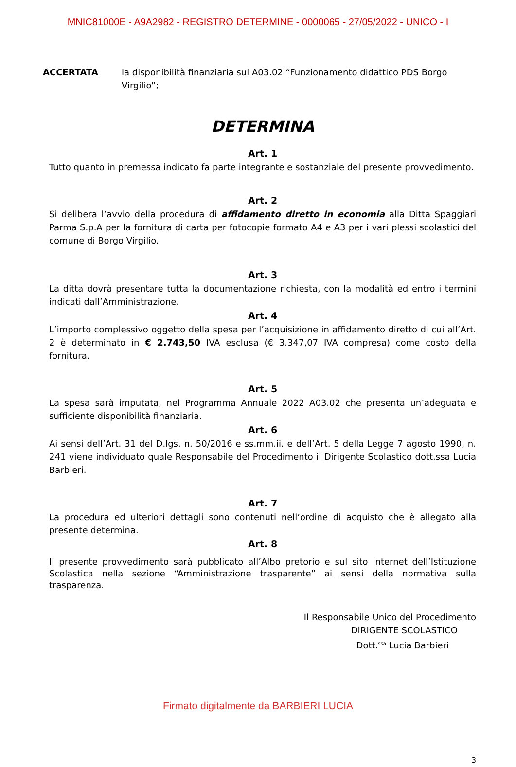MNIC81000E - A9A2982 - REGISTRO DETERMINE - 0000065 - 27/05/2022 - UNICO - I
ACCERTATA la disponibilità finanziaria sul A03.02 “Funzionamento didattico PDS Borgo Virgilio”;
DETERMINA
Art. 1
Tutto quanto in premessa indicato fa parte integrante e sostanziale del presente provvedimento.
Art. 2
Si delibera l’avvio della procedura di affidamento diretto in economia alla Ditta Spaggiari Parma S.p.A per la fornitura di carta per fotocopie formato A4 e A3 per i vari plessi scolastici del comune di Borgo Virgilio.
Art. 3
La ditta dovrà presentare tutta la documentazione richiesta, con la modalità ed entro i termini indicati dall’Amministrazione.
Art. 4
L’importo complessivo oggetto della spesa per l’acquisizione in affidamento diretto di cui all’Art. 2 è determinato in € 2.743,50 IVA esclusa (€ 3.347,07 IVA compresa) come costo della fornitura.
Art. 5
La spesa sarà imputata, nel Programma Annuale 2022 A03.02 che presenta un’adeguata e sufficiente disponibilità finanziaria.
Art. 6
Ai sensi dell’Art. 31 del D.lgs. n. 50/2016 e ss.mm.ii. e dell’Art. 5 della Legge 7 agosto 1990, n. 241 viene individuato quale Responsabile del Procedimento il Dirigente Scolastico dott.ssa Lucia Barbieri.
Art. 7
La procedura ed ulteriori dettagli sono contenuti nell’ordine di acquisto che è allegato alla presente determina.
Art. 8
Il presente provvedimento sarà pubblicato all’Albo pretorio e sul sito internet dell’Istituzione Scolastica nella sezione “Amministrazione trasparente” ai sensi della normativa sulla trasparenza.
Il Responsabile Unico del Procedimento
DIRIGENTE SCOLASTICO
Dott.<sup>ssa</sup> Lucia Barbieri
3
Firmato digitalmente da BARBIERI LUCIA